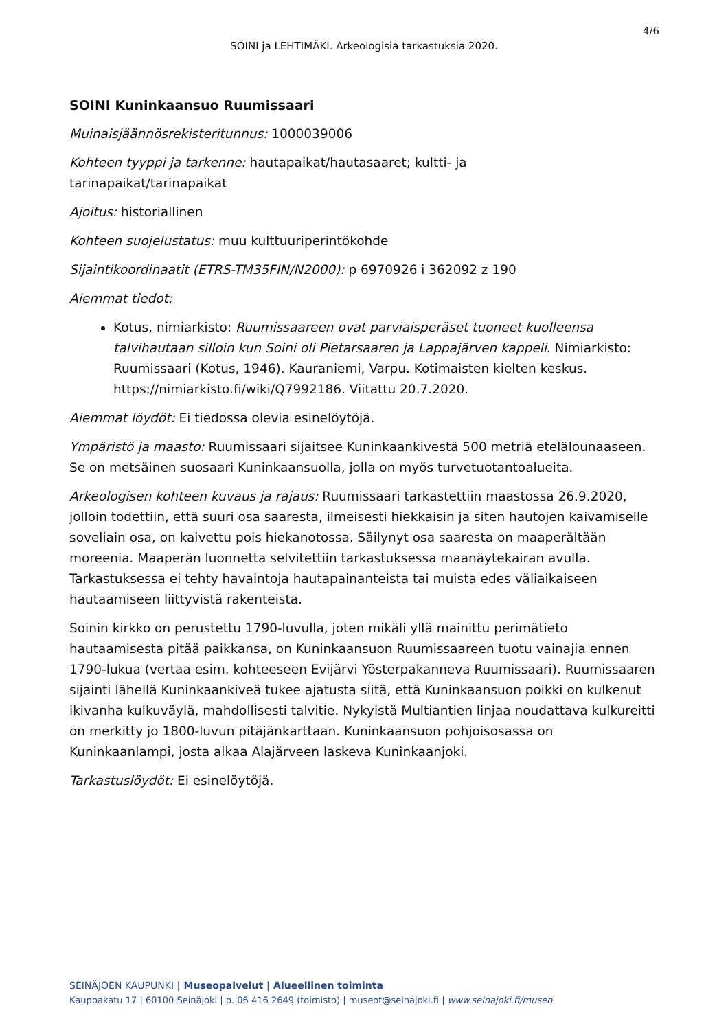4/6
SOINI ja LEHTIMÄKI. Arkeologisia tarkastuksia 2020.
SOINI Kuninkaansuo Ruumissaari
Muinaisjäännösrekisteritunnus: 1000039006
Kohteen tyyppi ja tarkenne: hautapaikat/hautasaaret; kultti- ja
tarinapaikat/tarinapaikat
Ajoitus: historiallinen
Kohteen suojelustatus: muu kulttuuriperintökohde
Sijaintikoordinaatit (ETRS-TM35FIN/N2000): p 6970926 i 362092 z 190
Aiemmat tiedot:
Kotus, nimiarkisto: Ruumissaareen ovat parviaisperäset tuoneet kuolleensa talvihautaan silloin kun Soini oli Pietarsaaren ja Lappajärven kappeli. Nimiarkisto: Ruumissaari (Kotus, 1946). Kauraniemi, Varpu. Kotimaisten kielten keskus. https://nimiarkisto.fi/wiki/Q7992186. Viitattu 20.7.2020.
Aiemmat löydöt: Ei tiedossa olevia esinelöytöjä.
Ympäristö ja maasto: Ruumissaari sijaitsee Kuninkaankivestä 500 metriä etelälounaaseen. Se on metsäinen suosaari Kuninkaansuolla, jolla on myös turvetuotantoalueita.
Arkeologisen kohteen kuvaus ja rajaus: Ruumissaari tarkastettiin maastossa 26.9.2020, jolloin todettiin, että suuri osa saaresta, ilmeisesti hiekkaisin ja siten hautojen kaivamiselle soveliain osa, on kaivettu pois hiekanotossa. Säilynyt osa saaresta on maaperältään moreenia. Maaperän luonnetta selvitettiin tarkastuksessa maanäytekairan avulla. Tarkastuksessa ei tehty havaintoja hautapainanteista tai muista edes väliaikaiseen hautaamiseen liittyvistä rakenteista.
Soinin kirkko on perustettu 1790-luvulla, joten mikäli yllä mainittu perimätieto hautaamisesta pitää paikkansa, on Kuninkaansuon Ruumissaareen tuotu vainajia ennen 1790-lukua (vertaa esim. kohteeseen Evijärvi Yösterpakanneva Ruumissaari). Ruumissaaren sijainti lähellä Kuninkaankiveä tukee ajatusta siitä, että Kuninkaansuon poikki on kulkenut ikivanha kulkuväylä, mahdollisesti talvitie. Nykyistä Multiantien linjaa noudattava kulkureitti on merkitty jo 1800-luvun pitäjänkarttaan. Kuninkaansuon pohjoisosassa on Kuninkaanlampi, josta alkaa Alajärveen laskeva Kuninkaanjoki.
Tarkastuslöydöt: Ei esinelöytöjä.
SEINÄJOEN KAUPUNKI | Museopalvelut | Alueellinen toiminta
Kauppakatu 17 | 60100 Seinäjoki | p. 06 416 2649 (toimisto) | museot@seinajoki.fi | www.seinajoki.fi/museo